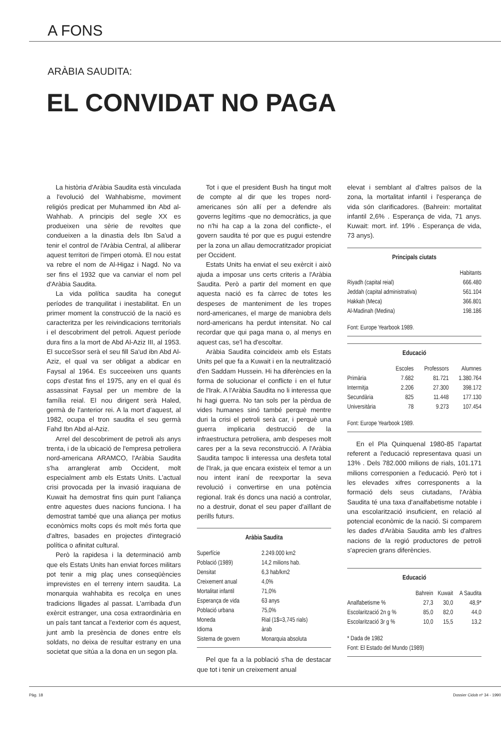A FONS
ARÀBIA SAUDITA:
EL CONVIDAT NO PAGA
La història d'Aràbia Saudita està vinculada a l'evolució del Wahhabisme, moviment religiós predicat per Muhammed ibn Abd al-Wahhab. A principis del segle XX es produeixen una sèrie de revoltes que condueixen a la dinastia dels Ibn Sa'ud a tenir el control de l'Aràbia Central, al alliberar aquest territori de l'imperi otomà. El nou estat va rebre el nom de Al-Higaz i Nagd. No va ser fins el 1932 que va canviar el nom pel d'Aràbia Saudita.
La vida política saudita ha conegut períodes de tranquilitat i inestabilitat. En un primer moment la construcció de la nació es caracteritza per les reivindicacions territorials i el descobriment del petroli. Aquest període dura fins a la mort de Abd Al-Aziz III, al 1953. El succeSsor serà el seu fill Sa'ud ibn Abd Al-Aziz, el qual va ser obligat a abdicar en Faysal al 1964. Es succeeixen uns quants cops d'estat fins el 1975, any en el qual és assassinat Faysal per un membre de la família reial. El nou dirigent serà Haled, germà de l'anterior rei. A la mort d'aquest, al 1982, ocupa el tron saudita el seu germà Fahd Ibn Abd al-Aziz.
Arrel del descobriment de petroli als anys trenta, i de la ubicació de l'empresa petroliera nord-americana ARAMCO, l'Aràbia Saudita s'ha arranglerat amb Occident, molt especialment amb els Estats Units. L'actual crisi provocada per la invasió iraquiana de Kuwait ha demostrat fins quin punt l'aliança entre aquestes dues nacions funciona. I ha demostrat també que una aliança per motius econòmics molts cops és molt més forta que d'altres, basades en projectes d'integració política o afinitat cultural.
Però la rapidesa i la determinació amb que els Estats Units han enviat forces militars pot tenir a mig plaç unes conseqüències imprevistes en el terreny intern saudita. La monarquia wahhabita es recolça en unes tradicions lligades al passat. L'arribada d'un exèrcit estranger, una cosa extraordinària en un país tant tancat a l'exterior com és aquest, junt amb la presència de dones entre els soldats, no deixa de resultar estrany en una societat que sitúa a la dona en un segon pla.
Tot i que el president Bush ha tingut molt de compte al dir que les tropes nord-americanes són allí per a defendre als governs legítims -que no democràtics, ja que no n'hi ha cap a la zona del conflicte-, el govern saudita té por que es pugui estendre per la zona un allau democratitzador propiciat per Occident.
Estats Units ha enviat el seu exèrcit i això ajuda a imposar uns certs criteris a l'Aràbia Saudita. Però a partir del moment en que aquesta nació es fa càrrec de totes les despeses de manteniment de les tropes nord-americanes, el marge de maniobra dels nord-americans ha perdut intensitat. No cal recordar que qui paga mana o, al menys en aquest cas, se'l ha d'escoltar.
Aràbia Saudita coincideix amb els Estats Units pel que fa a Kuwait i en la neutralització d'en Saddam Hussein. Hi ha diferències en la forma de solucionar el conflicte i en el futur de l'Irak. A l'Aràbia Saudita no li interessa que hi hagi guerra. No tan sols per la pèrdua de vides humanes sinó també perquè mentre duri la crisi el petroli serà car, i perquè una guerra implicaria destrucció de la infraestructura petroliera, amb despeses molt cares per a la seva reconstrucció. A l'Aràbia Saudita tampoc li interessa una desfeta total de l'Irak, ja que encara existeix el temor a un nou intent iraní de reexportar la seva revolució i convertirse en una potència regional. Irak és doncs una nació a controlar, no a destruir, donat el seu paper d'aïllant de perills futurs.
Aràbia Saudita
| Superfície | 2.249.000 km2 |
| Població (1989) | 14,2 milions hab. |
| Densitat | 6,3 hab/km2 |
| Creixement anual | 4,0% |
| Mortalitat infantil | 71,0% |
| Esperança de vida | 63 anys |
| Població urbana | 75,0% |
| Moneda | Rial (1$=3,745 rials) |
| Idioma | àrab |
| Sistema de govern | Monarquia absoluta |
Pel que fa a la població s'ha de destacar que tot i tenir un creixement anual
elevat i semblant al d'altres països de la zona, la mortalitat infantil i l'esperança de vida són clarificadores. (Bahrein: mortalitat infantil 2,6% . Esperança de vida, 71 anys. Kuwait: mort. inf. 19% . Esperança de vida, 73 anys).
Principals ciutats
| | Habitants |
| --- | --- |
| Riyadh (capital reial) | 666.480 |
| Jeddah (capital administrativa) | 561.104 |
| Hakkah (Meca) | 366.801 |
| Al-Madinah (Medina) | 198.186 |
Font: Europe Yearbook 1989.
Educació
| | Escoles | Professors | Alumnes |
| --- | --- | --- | --- |
| Primària | 7.682 | 81.721 | 1.380.764 |
| Intermitja | 2.206 | 27.300 | 398.172 |
| Secundària | 825 | 11.448 | 177.130 |
| Universitària | 78 | 9.273 | 107.454 |
Font: Europe Yearbook 1989.
En el Pla Quinquenal 1980-85 l'apartat referent a l'educació representava quasi un 13% . Dels 782.000 milions de rials, 101.171 milions corresponien a l'educació. Però tot i les elevades xifres corresponents a la formació dels seus ciutadans, l'Aràbia Saudita té una taxa d'analfabetisme notable i una escolarització insuficient, en relació al potencial econòmic de la nació. Si comparem les dades d'Aràbia Saudita amb les d'altres nacions de la regió productores de petroli s'aprecien grans diferències.
Educació
| | Bahrein | Kuwait | A Saudita |
| --- | --- | --- | --- |
| Analfabetisme % | 27,3 | 30,0 | 48,9* |
| Escolarització 2n g % | 85,0 | 82,0 | 44,0 |
| Escolarització 3r g % | 10,0 | 15,5 | 13,2 |
* Dada de 1982
Font: El Estado del Mundo (1989)
Pàg. 18 Dossier Cidob nº 34 - 1990